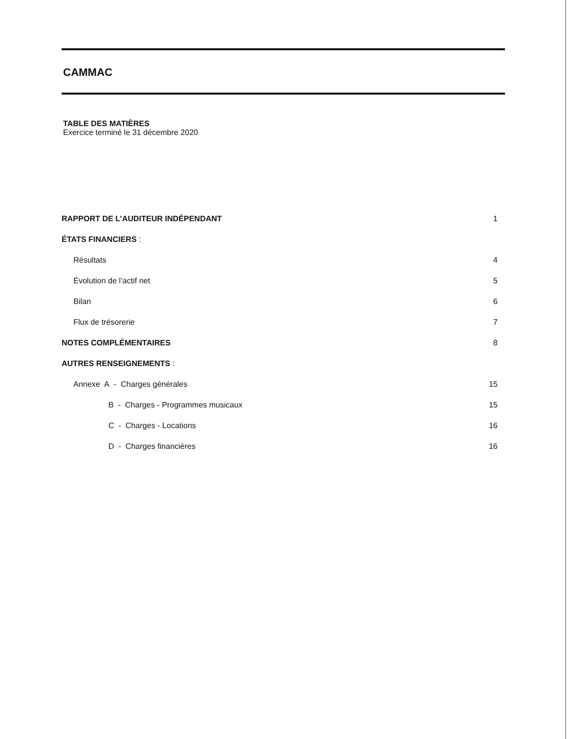CAMMAC
TABLE DES MATIÈRES
Exercice terminé le 31 décembre 2020
RAPPORT DE L’AUDITEUR INDÉPENDANT 1
ÉTATS FINANCIERS :
Résultats 4
Évolution de l’actif net 5
Bilan 6
Flux de trésorerie 7
NOTES COMPLÉMENTAIRES 8
AUTRES RENSEIGNEMENTS :
Annexe A - Charges générales 15
B - Charges - Programmes musicaux 15
C - Charges - Locations 16
D - Charges financières 16